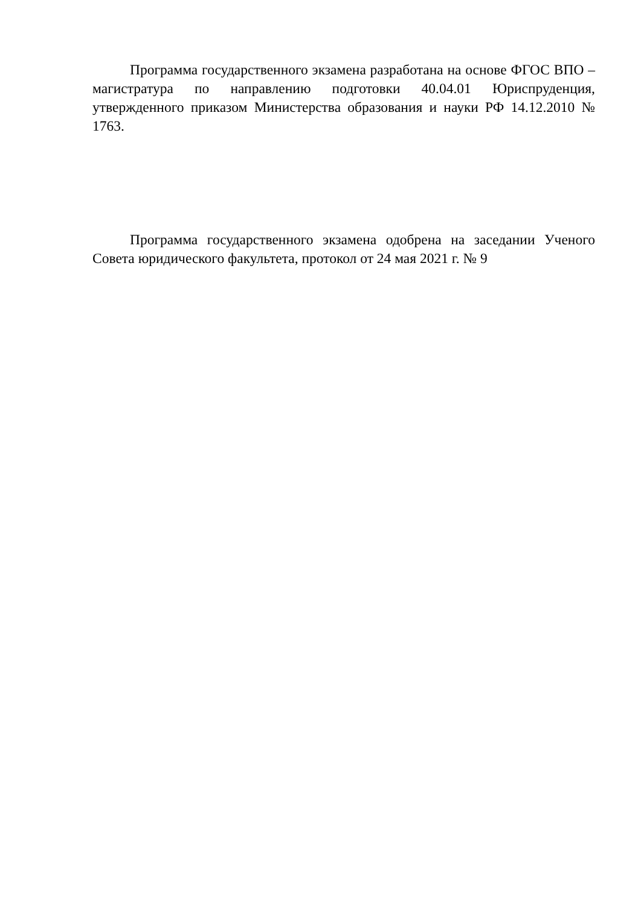Программа государственного экзамена разработана на основе ФГОС ВПО – магистратура по направлению подготовки 40.04.01 Юриспруденция, утвержденного приказом Министерства образования и науки РФ 14.12.2010 № 1763.
Программа государственного экзамена одобрена на заседании Ученого Совета юридического факультета, протокол от 24 мая 2021 г. № 9